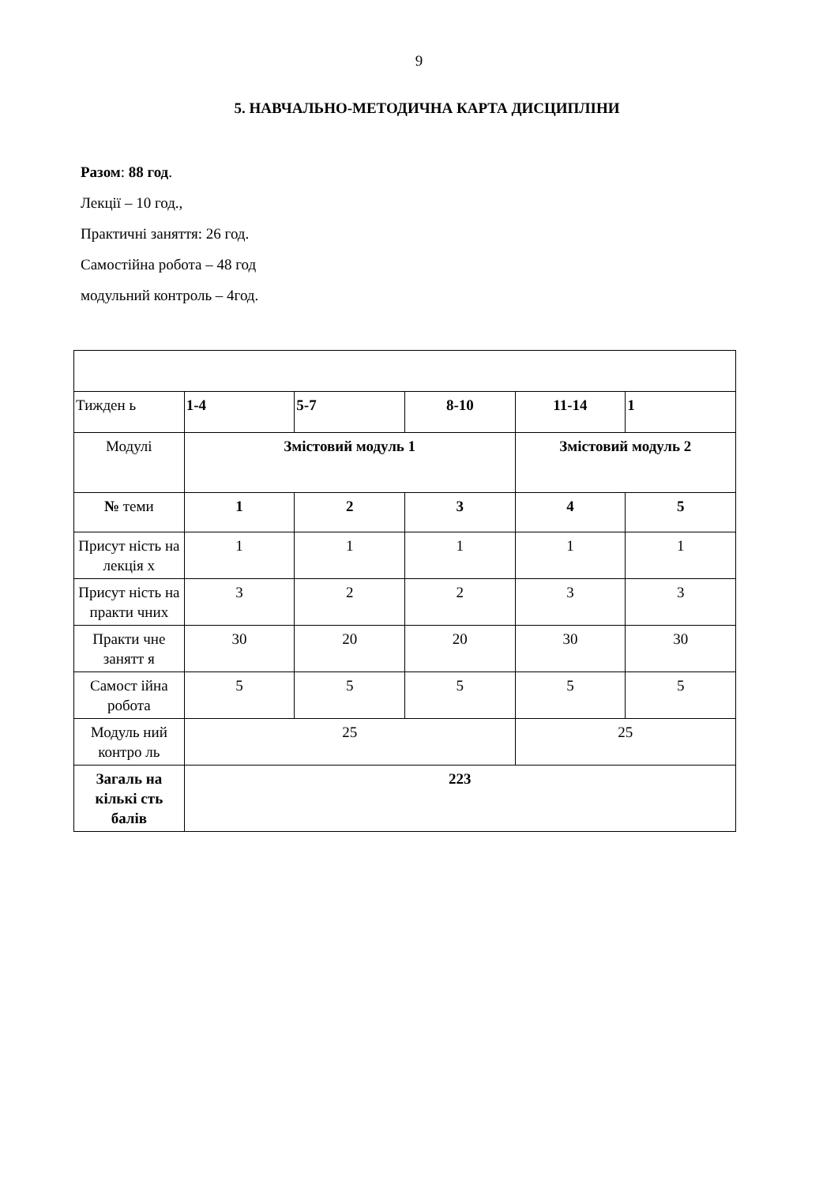9
5. НАВЧАЛЬНО-МЕТОДИЧНА КАРТА ДИСЦИПЛІНИ
Разом: 88 год.
Лекції – 10 год.,
Практичні заняття: 26 год.
Самостійна робота – 48 год
модульний контроль – 4год.
| Тижден ь | 1-4 | 5-7 | 8-10 | 11-14 | 1 |
| Модулі | Змістовий модуль 1 | | | Змістовий модуль 2 | |
| № теми | 1 | 2 | 3 | 4 | 5 |
| Присут ність на лекція х | 1 | 1 | 1 | 1 | 1 |
| Присут ність на практи чних | 3 | 2 | 2 | 3 | 3 |
| Практи чне занятт я | 30 | 20 | 20 | 30 | 30 |
| Самост ійна робота | 5 | 5 | 5 | 5 | 5 |
| Модуль ний контро ль | 25 | | | 25 | |
| Загаль на кількі сть балів | 223 | | | | |